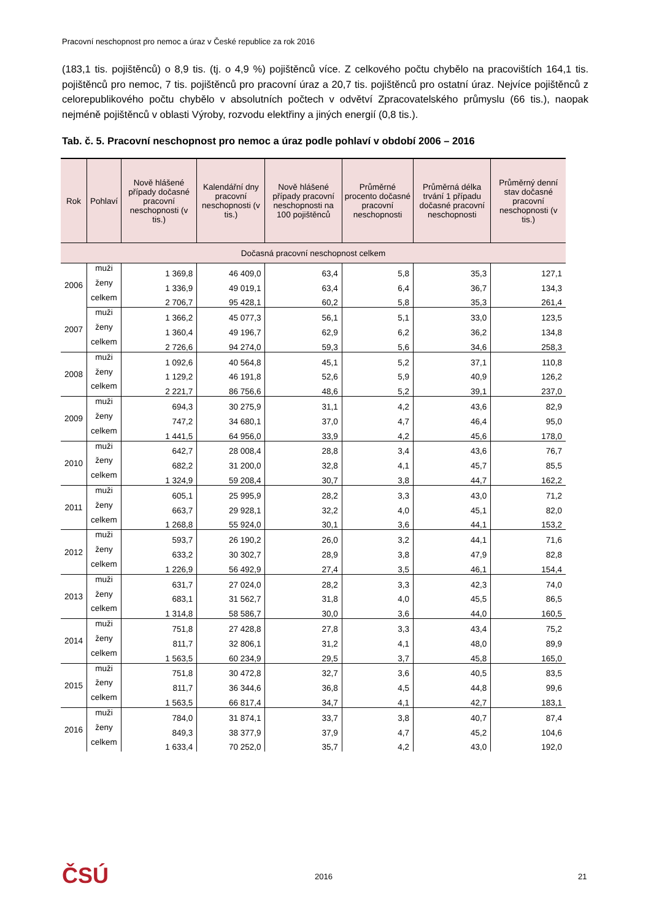Pracovní neschopnost pro nemoc a úraz v České republice za rok 2016
(183,1 tis. pojištěnců) o 8,9 tis. (tj. o 4,9 %) pojištěnců více. Z celkového počtu chybělo na pracovištích 164,1 tis. pojištěnců pro nemoc, 7 tis. pojištěnců pro pracovní úraz a 20,7 tis. pojištěnců pro ostatní úraz. Nejvíce pojištěnců z celorepublikového počtu chybělo v absolutních počtech v odvětví Zpracovatelského průmyslu (66 tis.), naopak nejméně pojištěnců v oblasti Výroby, rozvodu elektřiny a jiných energií (0,8 tis.).
Tab. č. 5. Pracovní neschopnost pro nemoc a úraz podle pohlaví v období 2006 – 2016
| Rok | Pohlaví | Nově hlášené případy dočasné pracovní neschopnosti (v tis.) | Kalendářní dny pracovní neschopnosti (v tis.) | Nově hlášené případy pracovní neschopnosti na 100 pojištěnců | Průměrné procento dočasné pracovní neschopnosti | Průměrná délka trvání 1 případu dočasné pracovní neschopnosti | Průměrný denní stav dočasné pracovní neschopnosti (v tis.) |
| --- | --- | --- | --- | --- | --- | --- | --- |
| Dočasná pracovní neschopnost celkem | | | | | | | |
| 2006 | muži | 1 369,8 | 46 409,0 | 63,4 | 5,8 | 35,3 | 127,1 |
| | ženy | 1 336,9 | 49 019,1 | 63,4 | 6,4 | 36,7 | 134,3 |
| | celkem | 2 706,7 | 95 428,1 | 60,2 | 5,8 | 35,3 | 261,4 |
| 2007 | muži | 1 366,2 | 45 077,3 | 56,1 | 5,1 | 33,0 | 123,5 |
| | ženy | 1 360,4 | 49 196,7 | 62,9 | 6,2 | 36,2 | 134,8 |
| | celkem | 2 726,6 | 94 274,0 | 59,3 | 5,6 | 34,6 | 258,3 |
| 2008 | muži | 1 092,6 | 40 564,8 | 45,1 | 5,2 | 37,1 | 110,8 |
| | ženy | 1 129,2 | 46 191,8 | 52,6 | 5,9 | 40,9 | 126,2 |
| | celkem | 2 221,7 | 86 756,6 | 48,6 | 5,2 | 39,1 | 237,0 |
| 2009 | muži | 694,3 | 30 275,9 | 31,1 | 4,2 | 43,6 | 82,9 |
| | ženy | 747,2 | 34 680,1 | 37,0 | 4,7 | 46,4 | 95,0 |
| | celkem | 1 441,5 | 64 956,0 | 33,9 | 4,2 | 45,6 | 178,0 |
| 2010 | muži | 642,7 | 28 008,4 | 28,8 | 3,4 | 43,6 | 76,7 |
| | ženy | 682,2 | 31 200,0 | 32,8 | 4,1 | 45,7 | 85,5 |
| | celkem | 1 324,9 | 59 208,4 | 30,7 | 3,8 | 44,7 | 162,2 |
| 2011 | muži | 605,1 | 25 995,9 | 28,2 | 3,3 | 43,0 | 71,2 |
| | ženy | 663,7 | 29 928,1 | 32,2 | 4,0 | 45,1 | 82,0 |
| | celkem | 1 268,8 | 55 924,0 | 30,1 | 3,6 | 44,1 | 153,2 |
| 2012 | muži | 593,7 | 26 190,2 | 26,0 | 3,2 | 44,1 | 71,6 |
| | ženy | 633,2 | 30 302,7 | 28,9 | 3,8 | 47,9 | 82,8 |
| | celkem | 1 226,9 | 56 492,9 | 27,4 | 3,5 | 46,1 | 154,4 |
| 2013 | muži | 631,7 | 27 024,0 | 28,2 | 3,3 | 42,3 | 74,0 |
| | ženy | 683,1 | 31 562,7 | 31,8 | 4,0 | 45,5 | 86,5 |
| | celkem | 1 314,8 | 58 586,7 | 30,0 | 3,6 | 44,0 | 160,5 |
| 2014 | muži | 751,8 | 27 428,8 | 27,8 | 3,3 | 43,4 | 75,2 |
| | ženy | 811,7 | 32 806,1 | 31,2 | 4,1 | 48,0 | 89,9 |
| | celkem | 1 563,5 | 60 234,9 | 29,5 | 3,7 | 45,8 | 165,0 |
| 2015 | muži | 751,8 | 30 472,8 | 32,7 | 3,6 | 40,5 | 83,5 |
| | ženy | 811,7 | 36 344,6 | 36,8 | 4,5 | 44,8 | 99,6 |
| | celkem | 1 563,5 | 66 817,4 | 34,7 | 4,1 | 42,7 | 183,1 |
| 2016 | muži | 784,0 | 31 874,1 | 33,7 | 3,8 | 40,7 | 87,4 |
| | ženy | 849,3 | 38 377,9 | 37,9 | 4,7 | 45,2 | 104,6 |
| | celkem | 1 633,4 | 70 252,0 | 35,7 | 4,2 | 43,0 | 192,0 |
ČSÚ 2016 21